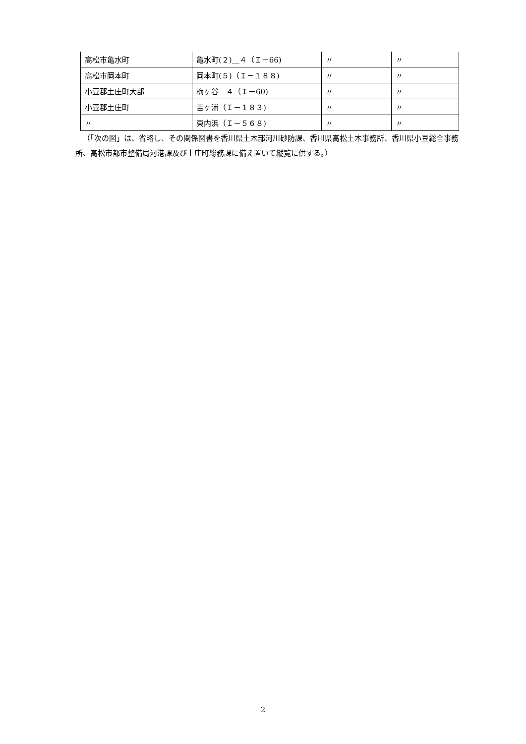| 高松市亀水町 | 亀水町(２)＿４（Ｉ－66) | 〃 | 〃 |
| 高松市岡本町 | 岡本町(５)（Ｉ－１８８) | 〃 | 〃 |
| 小豆郡土庄町大部 | 梅ヶ谷＿４（Ｉ－60) | 〃 | 〃 |
| 小豆郡土庄町 | 吉ヶ浦（Ｉ－１８３) | 〃 | 〃 |
| 〃 | 東内浜（Ｉ－５６８) | 〃 | 〃 |
（「次の図」は、省略し、その関係図書を香川県土木部河川砂防課、香川県高松土木事務所、香川県小豆総合事務所、高松市都市整備局河港課及び土庄町総務課に備え置いて縦覧に供する。）
2